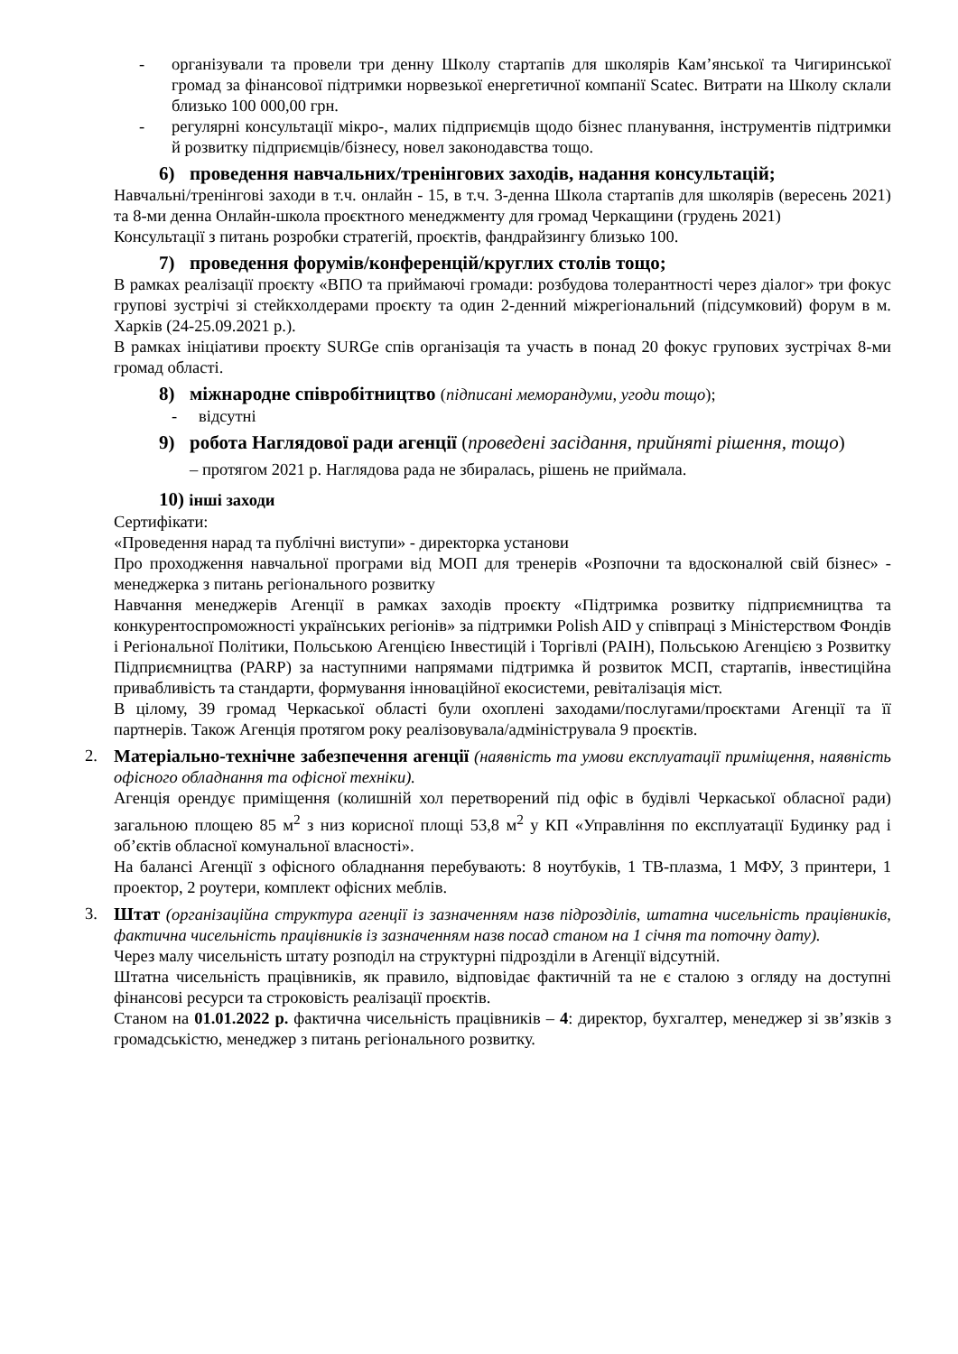- організували та провели три денну Школу стартапів для школярів Кам’янської та Чигиринської громад за фінансової підтримки норвезької енергетичної компанії Scatec. Витрати на Школу склали близько 100 000,00 грн.
- регулярні консультації мікро-, малих підприємців щодо бізнес планування, інструментів підтримки й розвитку підприємців/бізнесу, новел законодавства тощо.
6) проведення навчальних/тренінгових заходів, надання консультацій;
Навчальні/тренінгові заходи в т.ч. онлайн - 15, в т.ч. 3-денна Школа стартапів для школярів (вересень 2021) та 8-ми денна Онлайн-школа проєктного менеджменту для громад Черкащини (грудень 2021)
Консультації з питань розробки стратегій, проєктів, фандрайзингу близько 100.
7) проведення форумів/конференцій/круглих столів тощо;
В рамках реалізації проєкту «ВПО та приймаючі громади: розбудова толерантності через діалог» три фокус групові зустрічі зі стейкхолдерами проєкту та один 2-денний міжрегіональний (підсумковий) форум в м. Харків (24-25.09.2021 р.).
В рамках ініціативи проєкту SURGe спів організація та участь в понад 20 фокус групових зустрічах 8-ми громад області.
8) міжнародне співробітництво (підписані меморандуми, угоди тощо);
- відсутні
9) робота Наглядової ради агенції (проведені засідання, прийняті рішення, тощо)
– протягом 2021 р. Наглядова рада не збиралась, рішень не приймала.
10) інші заходи
Сертифікати:
«Проведення нарад та публічні виступи» - директорка установи
Про проходження навчальної програми від МОП для тренерів «Розпочни та вдосконалюй свій бізнес» - менеджерка з питань регіонального розвитку
Навчання менеджерів Агенції в рамках заходів проєкту «Підтримка розвитку підприємництва та конкурентоспроможності українських регіонів» за підтримки Polish AID у співпраці з Міністерством Фондів і Регіональної Політики, Польською Агенцією Інвестицій і Торгівлі (PAIH), Польською Агенцією з Розвитку Підприємництва (PARP) за наступними напрямами підтримка й розвиток МСП, стартапів, інвестиційна привабливість та стандарти, формування інноваційної екосистеми, ревіталізація міст.
В цілому, 39 громад Черкаської області були охоплені заходами/послугами/проєктами Агенції та її партнерів. Також Агенція протягом року реалізовувала/адмініструвала 9 проєктів.
2. Матеріально-технічне забезпечення агенції (наявність та умови експлуатації приміщення, наявність офісного обладнання та офісної техніки).
Агенція орендує приміщення (колишній хол перетворений під офіс в будівлі Черкаської обласної ради) загальною площею 85 м<sup>2</sup> з низ корисної площі 53,8 м<sup>2</sup> у КП «Управління по експлуатації Будинку рад і об’єктів обласної комунальної власності».
На балансі Агенції з офісного обладнання перебувають: 8 ноутбуків, 1 ТВ-плазма, 1 МФУ, 3 принтери, 1 проектор, 2 роутери, комплект офісних меблів.
3. Штат (організаційна структура агенції із зазначенням назв підрозділів, штатна чисельність працівників, фактична чисельність працівників із зазначенням назв посад станом на 1 січня та поточну дату).
Через малу чисельність штату розподіл на структурні підрозділи в Агенції відсутній.
Штатна чисельність працівників, як правило, відповідає фактичній та не є сталою з огляду на доступні фінансові ресурси та строковість реалізації проєктів.
Станом на 01.01.2022 р. фактична чисельність працівників – 4: директор, бухгалтер, менеджер зі зв’язків з громадськістю, менеджер з питань регіонального розвитку.